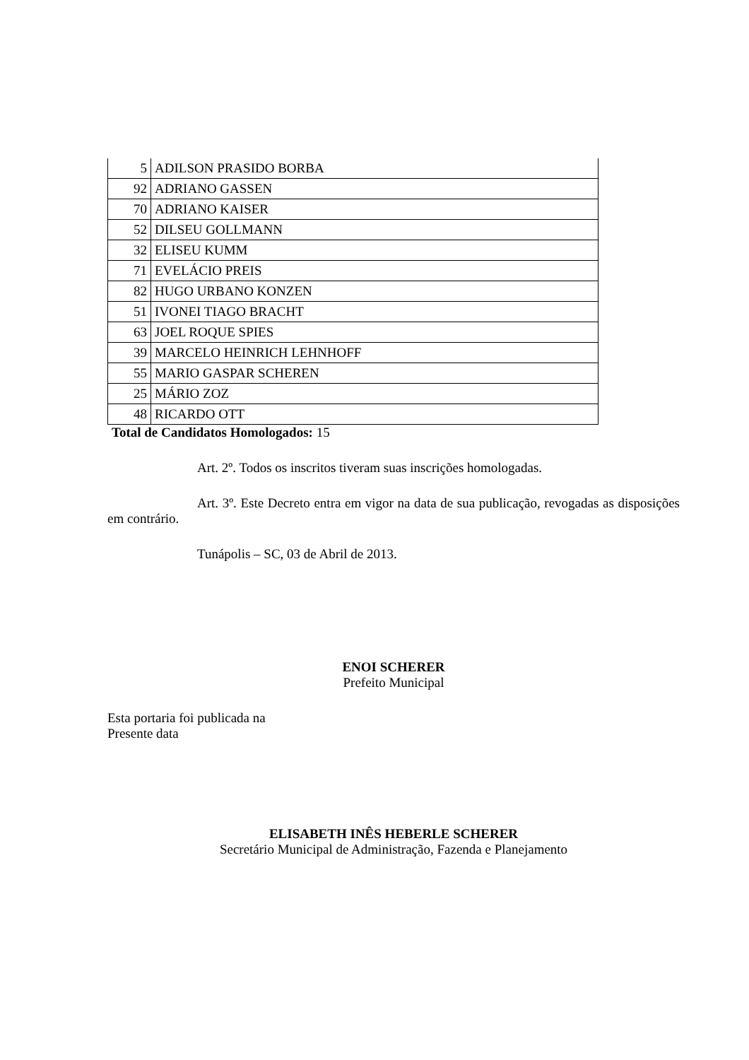| 5 | ADILSON PRASIDO BORBA |
| 92 | ADRIANO GASSEN |
| 70 | ADRIANO KAISER |
| 52 | DILSEU GOLLMANN |
| 32 | ELISEU KUMM |
| 71 | EVELÁCIO PREIS |
| 82 | HUGO URBANO KONZEN |
| 51 | IVONEI TIAGO BRACHT |
| 63 | JOEL ROQUE SPIES |
| 39 | MARCELO HEINRICH LEHNHOFF |
| 55 | MARIO GASPAR SCHEREN |
| 25 | MÁRIO ZOZ |
| 48 | RICARDO OTT |
Total de Candidatos Homologados: 15
Art. 2º. Todos os inscritos tiveram suas inscrições homologadas.
Art. 3º. Este Decreto entra em vigor na data de sua publicação, revogadas as disposições em contrário.
Tunápolis – SC, 03 de Abril de 2013.
ENOI SCHERER
Prefeito Municipal
Esta portaria foi publicada na
Presente data
ELISABETH INÊS HEBERLE SCHERER
Secretário Municipal de Administração, Fazenda e Planejamento